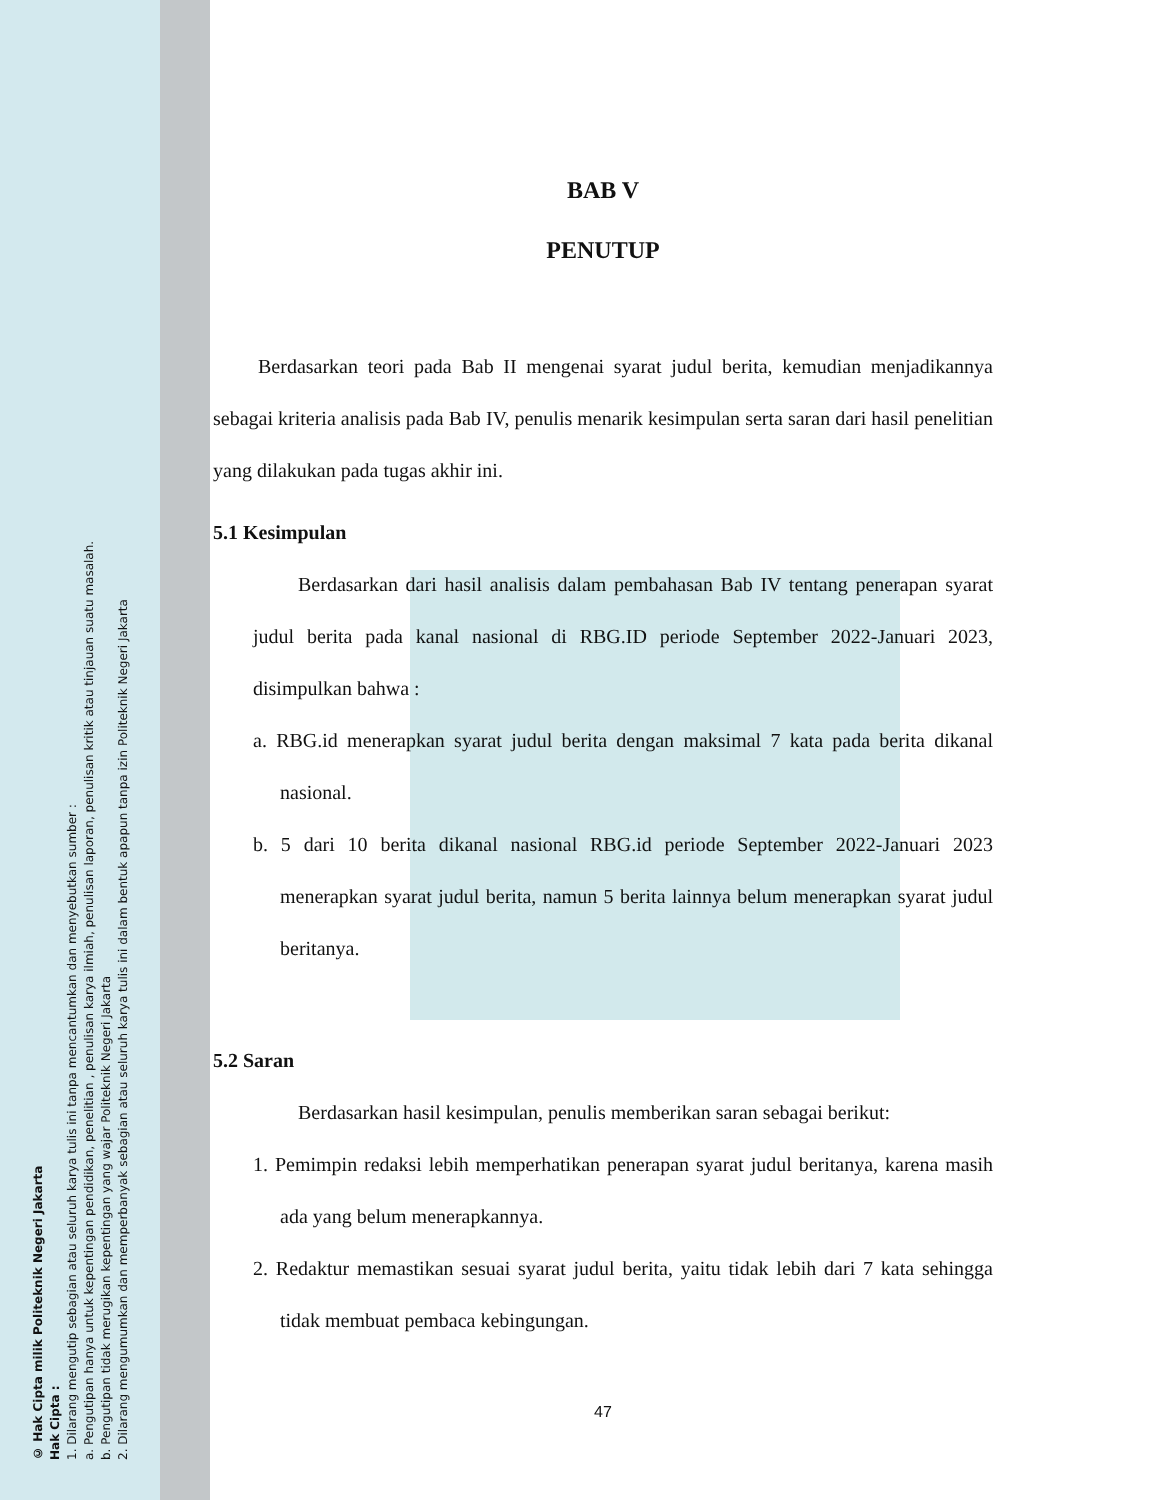© Hak Cipta milik Politeknik Negeri Jakarta
Hak Cipta :
1. Dilarang mengutip sebagian atau seluruh karya tulis ini tanpa mencantumkan dan menyebutkan sumber :
a. Pengutipan hanya untuk kepentingan pendidikan, penelitian , penulisan karya ilmiah, penulisan laporan, penulisan kritik atau tinjauan suatu masalah.
b. Pengutipan tidak merugikan kepentingan yang wajar Politeknik Negeri Jakarta
2. Dilarang mengumumkan dan memperbanyak sebagian atau seluruh karya tulis ini dalam bentuk apapun tanpa izin Politeknik Negeri Jakarta
BAB V
PENUTUP
Berdasarkan teori pada Bab II mengenai syarat judul berita, kemudian menjadikannya sebagai kriteria analisis pada Bab IV, penulis menarik kesimpulan serta saran dari hasil penelitian yang dilakukan pada tugas akhir ini.
5.1 Kesimpulan
Berdasarkan dari hasil analisis dalam pembahasan Bab IV tentang penerapan syarat judul berita pada kanal nasional di RBG.ID periode September 2022-Januari 2023, disimpulkan bahwa :
a. RBG.id menerapkan syarat judul berita dengan maksimal 7 kata pada berita dikanal nasional.
b. 5 dari 10 berita dikanal nasional RBG.id periode September 2022-Januari 2023 menerapkan syarat judul berita, namun 5 berita lainnya belum menerapkan syarat judul beritanya.
5.2 Saran
Berdasarkan hasil kesimpulan, penulis memberikan saran sebagai berikut:
1. Pemimpin redaksi lebih memperhatikan penerapan syarat judul beritanya, karena masih ada yang belum menerapkannya.
2. Redaktur memastikan sesuai syarat judul berita, yaitu tidak lebih dari 7 kata sehingga tidak membuat pembaca kebingungan.
47